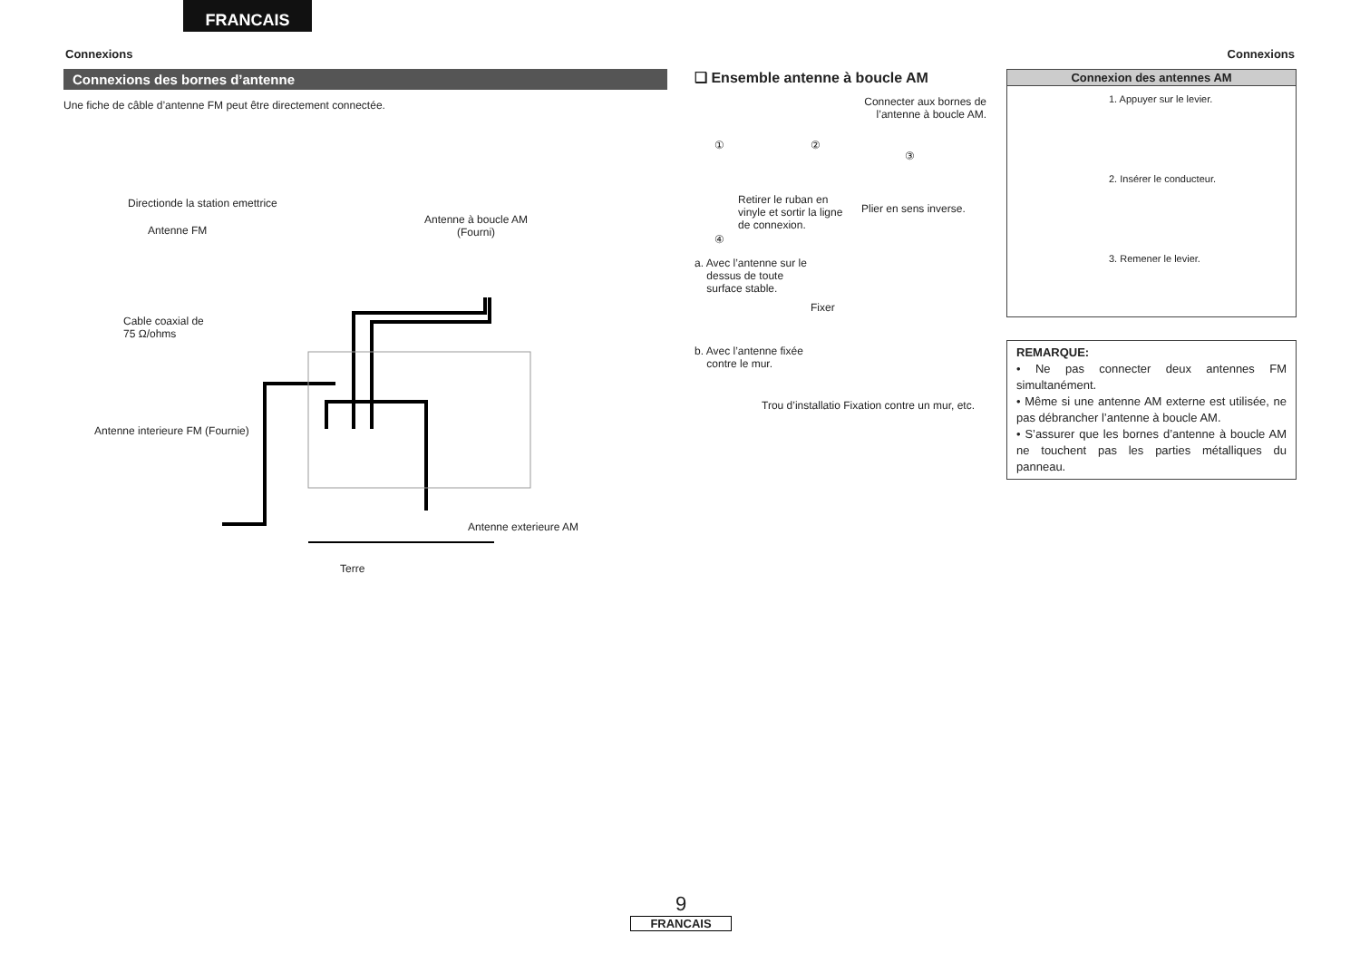FRANCAIS
Connexions Connexions
Connexions des bornes d’antenne
Une fiche de câble d’antenne FM peut être directement connectée.
Directionde la station emettrice
Antenne FM
Antenne à boucle AM
(Fourni)
Cable coaxial de
75 Ω/ohms
Antenne interieure FM (Fournie)
Antenne exterieure AM
Terre
❑ Ensemble antenne à boucle AM
Connecter aux bornes de
l’antenne à boucle AM.
① ②
③
Retirer le ruban en
vinyle et sortir la ligne
de connexion.
Plier en sens inverse.
④
a. Avec l’antenne sur le
dessus de toute
surface stable.
Fixer
b. Avec l’antenne fixée
contre le mur.
Trou d’installatio Fixation contre un mur, etc.
Connexion des antennes AM
1. Appuyer sur le levier.
2. Insérer le conducteur.
3. Remener le levier.
REMARQUE:
• Ne pas connecter deux antennes FM simultanément.
• Même si une antenne AM externe est utilisée, ne pas débrancher l’antenne à boucle AM.
• S’assurer que les bornes d’antenne à boucle AM ne touchent pas les parties métalliques du panneau.
9
FRANCAIS